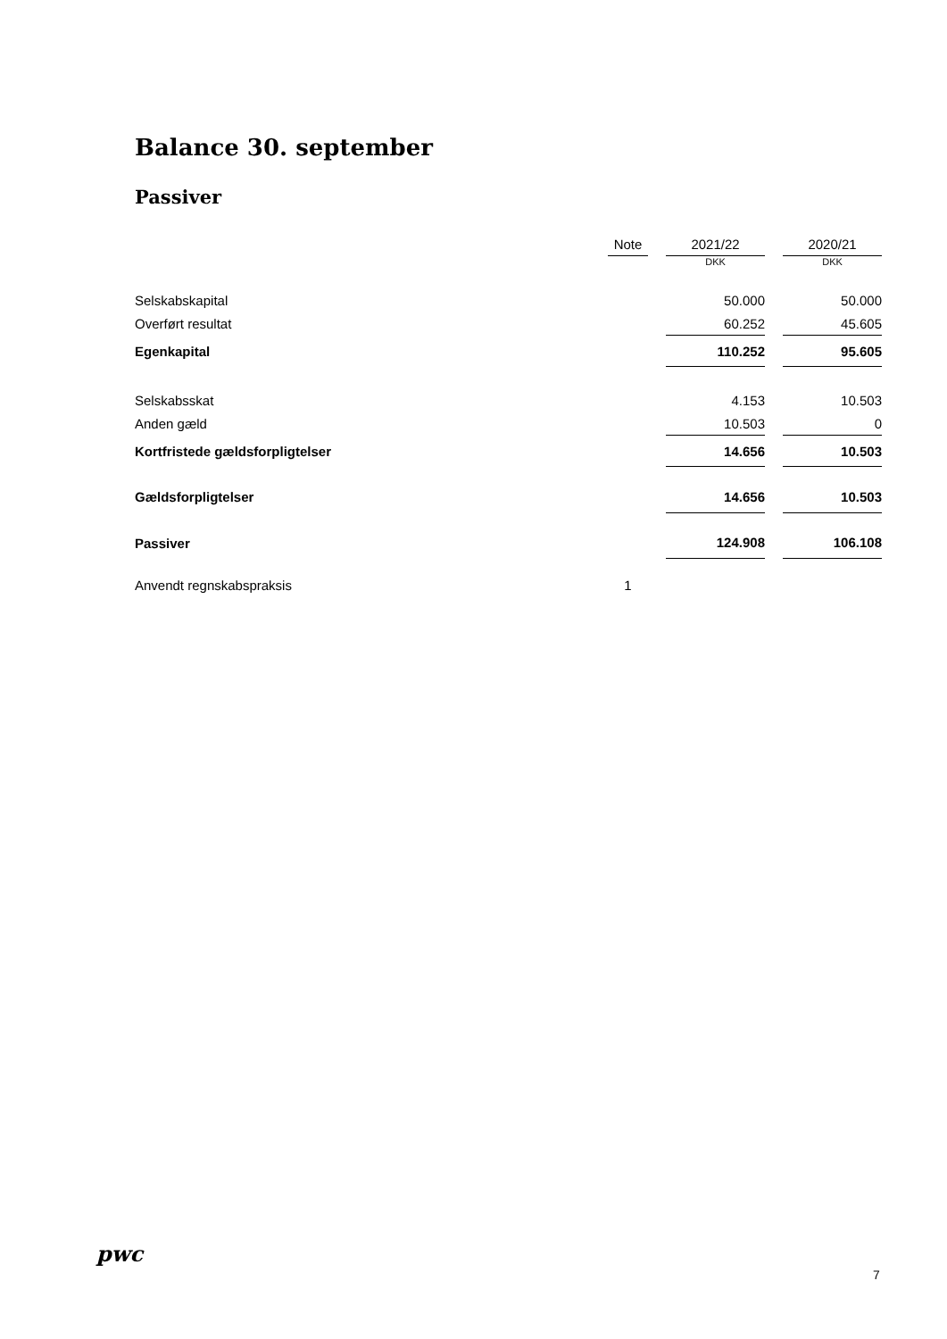Balance 30. september
Passiver
| | Note | | 2021/22 | | 2020/21 |
| --- | --- | --- | --- | --- | --- |
| | | | DKK | | DKK |
| Selskabskapital | | | 50.000 | | 50.000 |
| Overført resultat | | | 60.252 | | 45.605 |
| Egenkapital | | | 110.252 | | 95.605 |
| Selskabsskat | | | 4.153 | | 10.503 |
| Anden gæld | | | 10.503 | | 0 |
| Kortfristede gældsforpligtelser | | | 14.656 | | 10.503 |
| Gældsforpligtelser | | | 14.656 | | 10.503 |
| Passiver | | | 124.908 | | 106.108 |
| Anvendt regnskabspraksis | 1 | | | | |
pwc
7